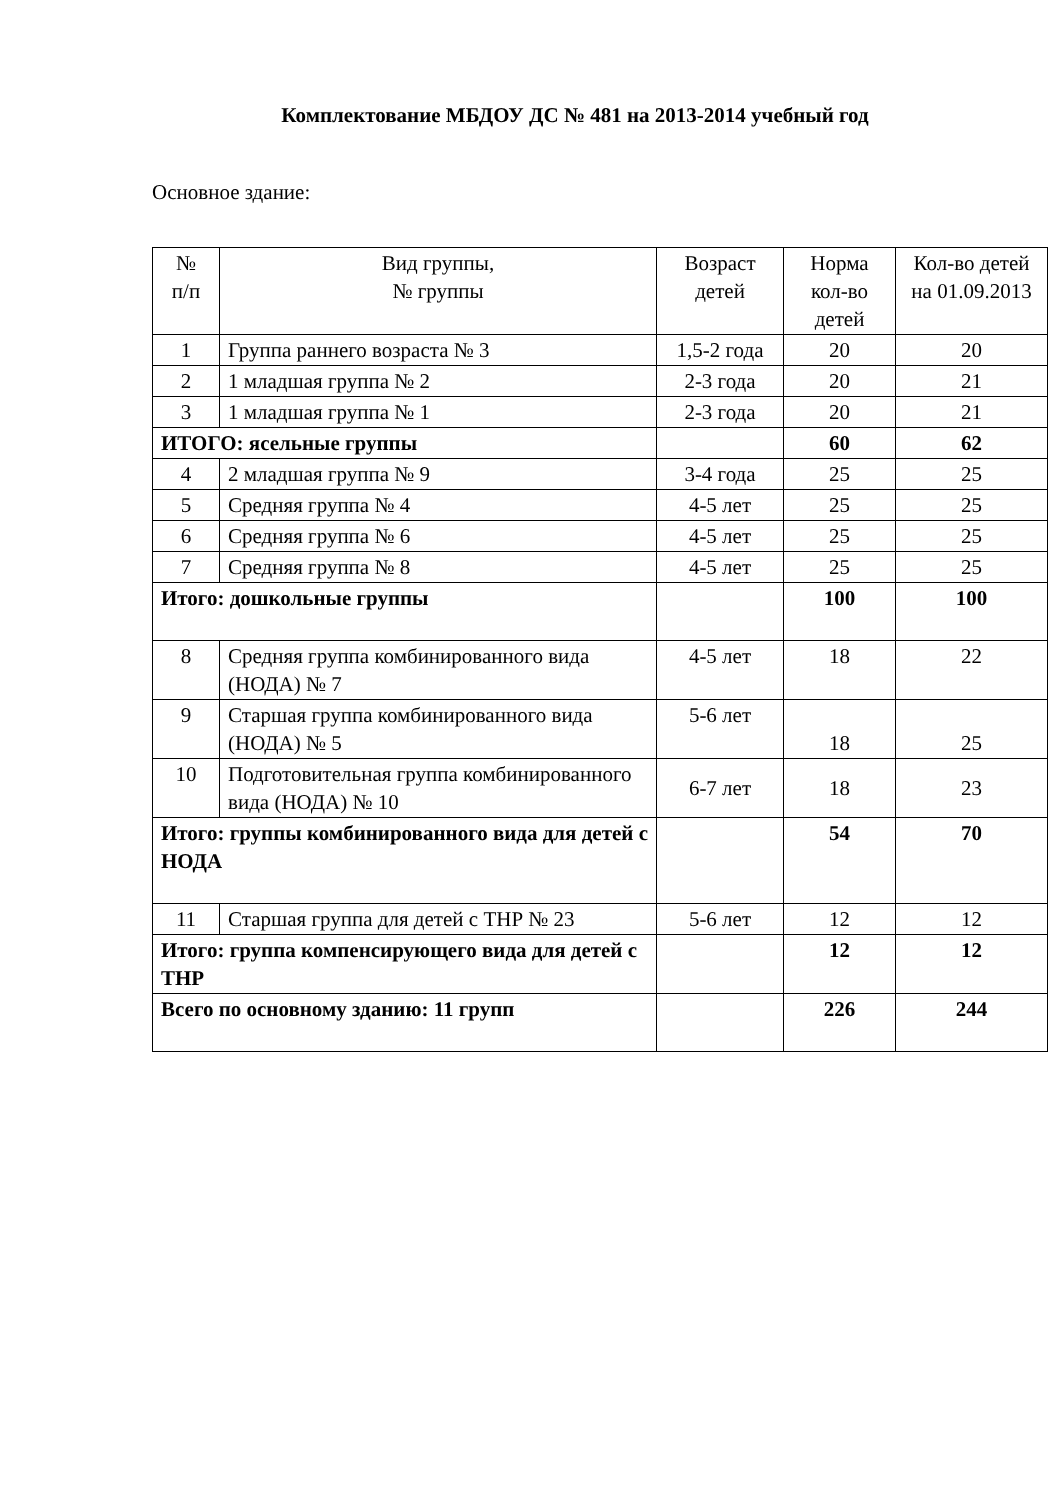Комплектование МБДОУ ДС № 481 на 2013-2014 учебный год
Основное здание:
| № п/п | Вид группы, № группы | Возраст детей | Норма кол-во детей | Кол-во детей на 01.09.2013 |
| --- | --- | --- | --- | --- |
| 1 | Группа раннего возраста № 3 | 1,5-2 года | 20 | 20 |
| 2 | 1 младшая группа № 2 | 2-3 года | 20 | 21 |
| 3 | 1 младшая группа № 1 | 2-3 года | 20 | 21 |
| ИТОГО: ясельные группы | | | 60 | 62 |
| 4 | 2 младшая группа № 9 | 3-4 года | 25 | 25 |
| 5 | Средняя группа № 4 | 4-5 лет | 25 | 25 |
| 6 | Средняя группа № 6 | 4-5 лет | 25 | 25 |
| 7 | Средняя группа № 8 | 4-5 лет | 25 | 25 |
| Итого: дошкольные группы | | | 100 | 100 |
| 8 | Средняя группа комбинированного вида (НОДА) № 7 | 4-5 лет | 18 | 22 |
| 9 | Старшая группа комбинированного вида (НОДА) № 5 | 5-6 лет | 18 | 25 |
| 10 | Подготовительная группа комбинированного вида (НОДА) № 10 | 6-7 лет | 18 | 23 |
| Итого: группы комбинированного вида для детей с НОДА | | | 54 | 70 |
| 11 | Старшая группа для детей с ТНР № 23 | 5-6 лет | 12 | 12 |
| Итого: группа компенсирующего вида для детей с ТНР | | | 12 | 12 |
| Всего по основному зданию: 11 групп | | | 226 | 244 |